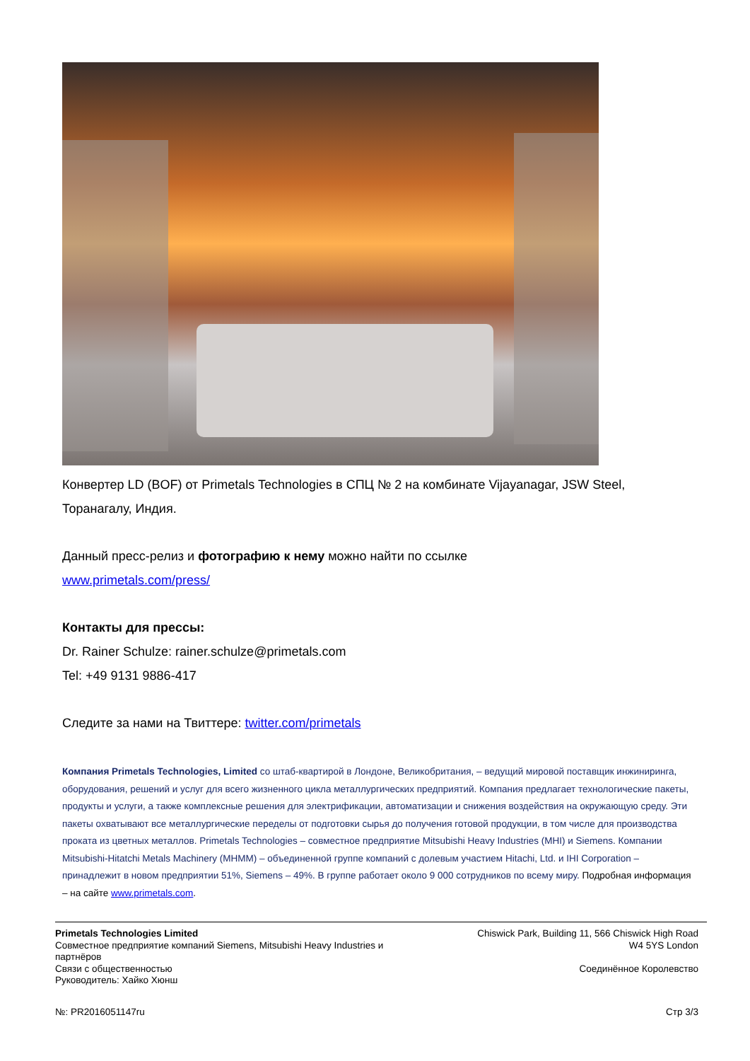Конвертер LD (BOF) от Primetals Technologies в СПЦ № 2 на комбинате Vijayanagar, JSW Steel, Торанагалу, Индия.
Данный пресс-релиз и фотографию к нему можно найти по ссылке
www.primetals.com/press/
Контакты для прессы:
Dr. Rainer Schulze: rainer.schulze@primetals.com
Tel: +49 9131 9886-417
Следите за нами на Твиттере: twitter.com/primetals
Компания Primetals Technologies, Limited со штаб-квартирой в Лондоне, Великобритания, – ведущий мировой поставщик инжиниринга, оборудования, решений и услуг для всего жизненного цикла металлургических предприятий. Компания предлагает технологические пакеты, продукты и услуги, а также комплексные решения для электрификации, автоматизации и снижения воздействия на окружающую среду. Эти пакеты охватывают все металлургические переделы от подготовки сырья до получения готовой продукции, в том числе для производства проката из цветных металлов. Primetals Technologies – совместное предприятие Mitsubishi Heavy Industries (MHI) и Siemens. Компании Mitsubishi-Hitatchi Metals Machinery (MHMM) – объединенной группе компаний с долевым участием Hitachi, Ltd. и IHI Corporation – принадлежит в новом предприятии 51%, Siemens – 49%. В группе работает около 9 000 сотрудников по всему миру. Подробная информация – на сайте www.primetals.com.
Primetals Technologies Limited
Совместное предприятие компаний Siemens, Mitsubishi Heavy Industries и партнёров
Связи с общественностью
Руководитель: Хайко Хюнш
Chiswick Park, Building 11, 566 Chiswick High Road
W4 5YS London
Соединённое Королевство
№: PR2016051147ru Стр 3/3